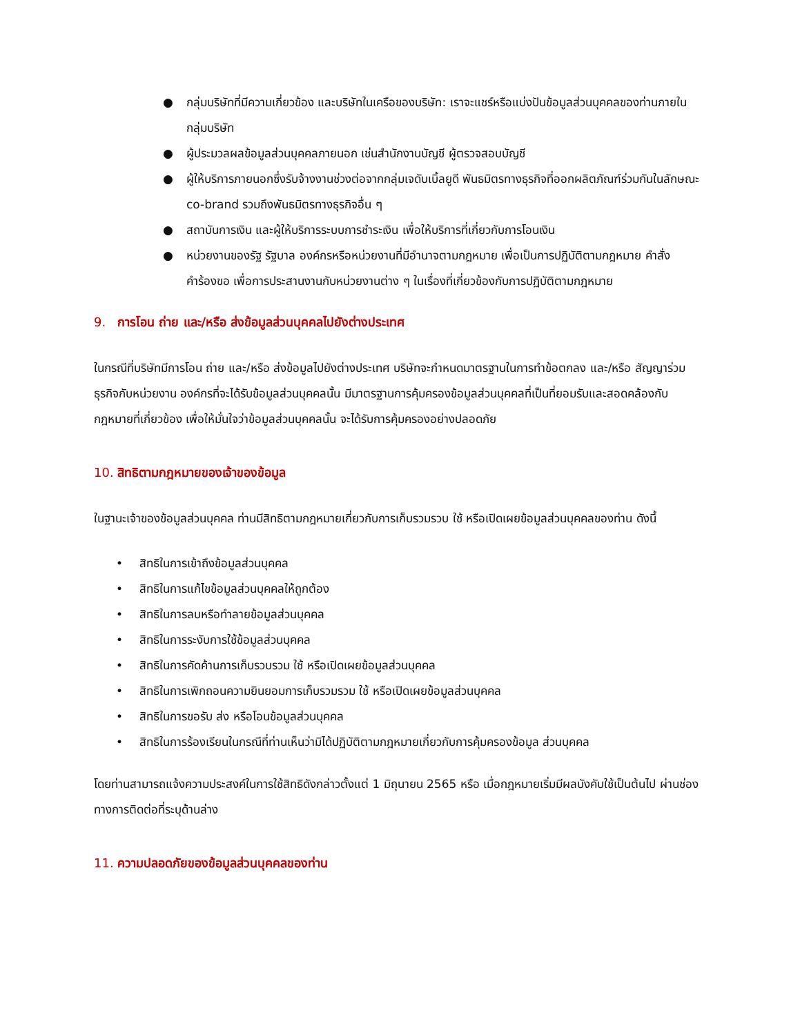● กลุ่มบริษัทที่มีความเกี่ยวข้อง และบริษัทในเครือของบริษัท: เราจะแชร์หรือแบ่งปันข้อมูลส่วนบุคคลของท่านภายในกลุ่มบริษัท
● ผู้ประมวลผลข้อมูลส่วนบุคคลภายนอก เช่นสำนักงานบัญชี ผู้ตรวจสอบบัญชี
● ผู้ให้บริการภายนอกซึ่งรับจ้างงานช่วงต่อจากกลุ่มเจดับเบิ้ลยูดี พันธมิตรทางธุรกิจที่ออกผลิตภัณฑ์ร่วมกันในลักษณะ co-brand รวมถึงพันธมิตรทางธุรกิจอื่น ๆ
● สถาบันการเงิน และผู้ให้บริการระบบการชำระเงิน เพื่อให้บริการที่เกี่ยวกับการโอนเงิน
● หน่วยงานของรัฐ รัฐบาล องค์กรหรือหน่วยงานที่มีอำนาจตามกฎหมาย เพื่อเป็นการปฏิบัติตามกฎหมาย คำสั่ง คำร้องขอ เพื่อการประสานงานกับหน่วยงานต่าง ๆ ในเรื่องที่เกี่ยวข้องกับการปฏิบัติตามกฎหมาย
9. การโอน ถ่าย และ/หรือ ส่งข้อมูลส่วนบุคคลไปยังต่างประเทศ
ในกรณีที่บริษัทมีการโอน ถ่าย และ/หรือ ส่งข้อมูลไปยังต่างประเทศ บริษัทจะกำหนดมาตรฐานในการทำข้อตกลง และ/หรือ สัญญาร่วมธุรกิจกับหน่วยงาน องค์กรที่จะได้รับข้อมูลส่วนบุคคลนั้น มีมาตรฐานการคุ้มครองข้อมูลส่วนบุคคลที่เป็นที่ยอมรับและสอดคล้องกับกฎหมายที่เกี่ยวข้อง เพื่อให้มั่นใจว่าข้อมูลส่วนบุคคลนั้น จะได้รับการคุ้มครองอย่างปลอดภัย
10. สิทธิตามกฎหมายของเจ้าของข้อมูล
ในฐานะเจ้าของข้อมูลส่วนบุคคล ท่านมีสิทธิตามกฎหมายเกี่ยวกับการเก็บรวมรวบ ใช้ หรือเปิดเผยข้อมูลส่วนบุคคลของท่าน ดังนี้
• สิทธิในการเข้าถึงข้อมูลส่วนบุคคล
• สิทธิในการแก้ไขข้อมูลส่วนบุคคลให้ถูกต้อง
• สิทธิในการลบหรือทำลายข้อมูลส่วนบุคคล
• สิทธิในการระงับการใช้ข้อมูลส่วนบุคคล
• สิทธิในการคัดค้านการเก็บรวบรวม ใช้ หรือเปิดเผยข้อมูลส่วนบุคคล
• สิทธิในการเพิกถอนความยินยอมการเก็บรวมรวม ใช้ หรือเปิดเผยข้อมูลส่วนบุคคล
• สิทธิในการขอรับ ส่ง หรือโอนข้อมูลส่วนบุคคล
• สิทธิในการร้องเรียนในกรณีที่ท่านเห็นว่ามิได้ปฏิบัติตามกฎหมายเกี่ยวกับการคุ้มครองข้อมูล ส่วนบุคคล
โดยท่านสามารถแจ้งความประสงค์ในการใช้สิทธิดังกล่าวตั้งแต่ 1 มิถุนายน 2565 หรือ เมื่อกฎหมายเริ่มมีผลบังคับใช้เป็นต้นไป ผ่านช่องทางการติดต่อที่ระบุด้านล่าง
11. ความปลอดภัยของข้อมูลส่วนบุคคลของท่าน